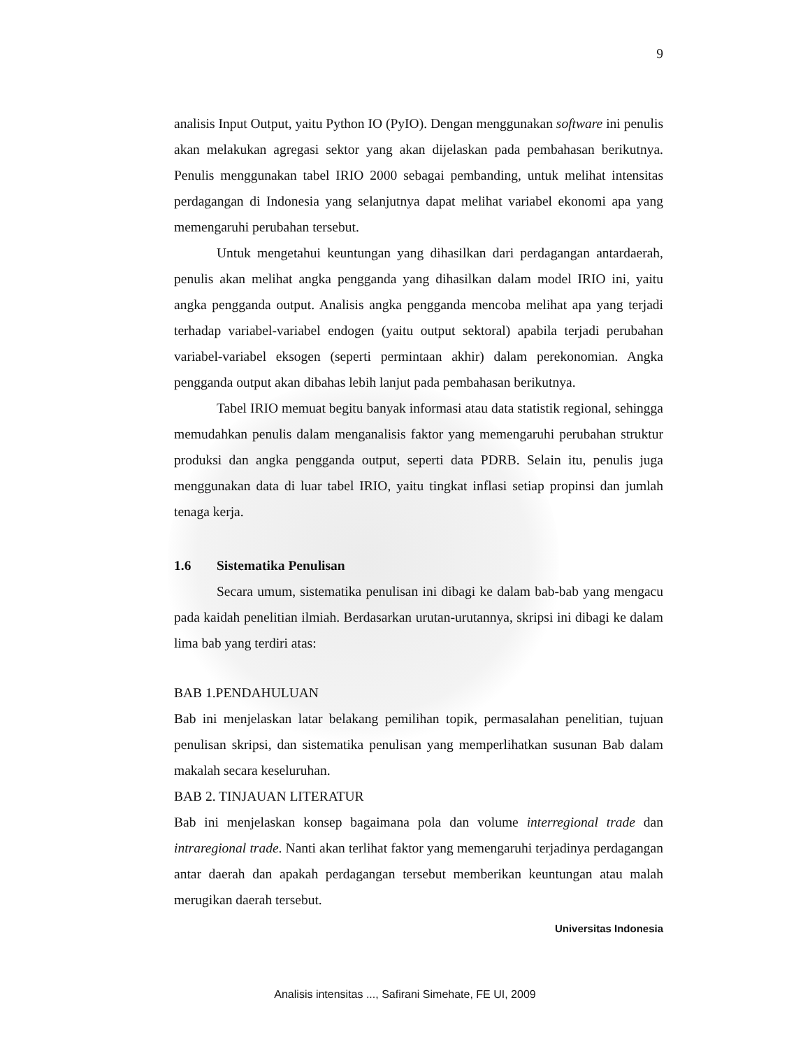9
analisis Input Output, yaitu Python IO (PyIO). Dengan menggunakan software ini penulis akan melakukan agregasi sektor yang akan dijelaskan pada pembahasan berikutnya. Penulis menggunakan tabel IRIO 2000 sebagai pembanding, untuk melihat intensitas perdagangan di Indonesia yang selanjutnya dapat melihat variabel ekonomi apa yang memengaruhi perubahan tersebut.
Untuk mengetahui keuntungan yang dihasilkan dari perdagangan antardaerah, penulis akan melihat angka pengganda yang dihasilkan dalam model IRIO ini, yaitu angka pengganda output. Analisis angka pengganda mencoba melihat apa yang terjadi terhadap variabel-variabel endogen (yaitu output sektoral) apabila terjadi perubahan variabel-variabel eksogen (seperti permintaan akhir) dalam perekonomian. Angka pengganda output akan dibahas lebih lanjut pada pembahasan berikutnya.
Tabel IRIO memuat begitu banyak informasi atau data statistik regional, sehingga memudahkan penulis dalam menganalisis faktor yang memengaruhi perubahan struktur produksi dan angka pengganda output, seperti data PDRB. Selain itu, penulis juga menggunakan data di luar tabel IRIO, yaitu tingkat inflasi setiap propinsi dan jumlah tenaga kerja.
1.6 Sistematika Penulisan
Secara umum, sistematika penulisan ini dibagi ke dalam bab-bab yang mengacu pada kaidah penelitian ilmiah. Berdasarkan urutan-urutannya, skripsi ini dibagi ke dalam lima bab yang terdiri atas:
BAB 1.PENDAHULUAN
Bab ini menjelaskan latar belakang pemilihan topik, permasalahan penelitian, tujuan penulisan skripsi, dan sistematika penulisan yang memperlihatkan susunan Bab dalam makalah secara keseluruhan.
BAB 2. TINJAUAN LITERATUR
Bab ini menjelaskan konsep bagaimana pola dan volume interregional trade dan intraregional trade. Nanti akan terlihat faktor yang memengaruhi terjadinya perdagangan antar daerah dan apakah perdagangan tersebut memberikan keuntungan atau malah merugikan daerah tersebut.
Universitas Indonesia
Analisis intensitas ..., Safirani Simehate, FE UI, 2009